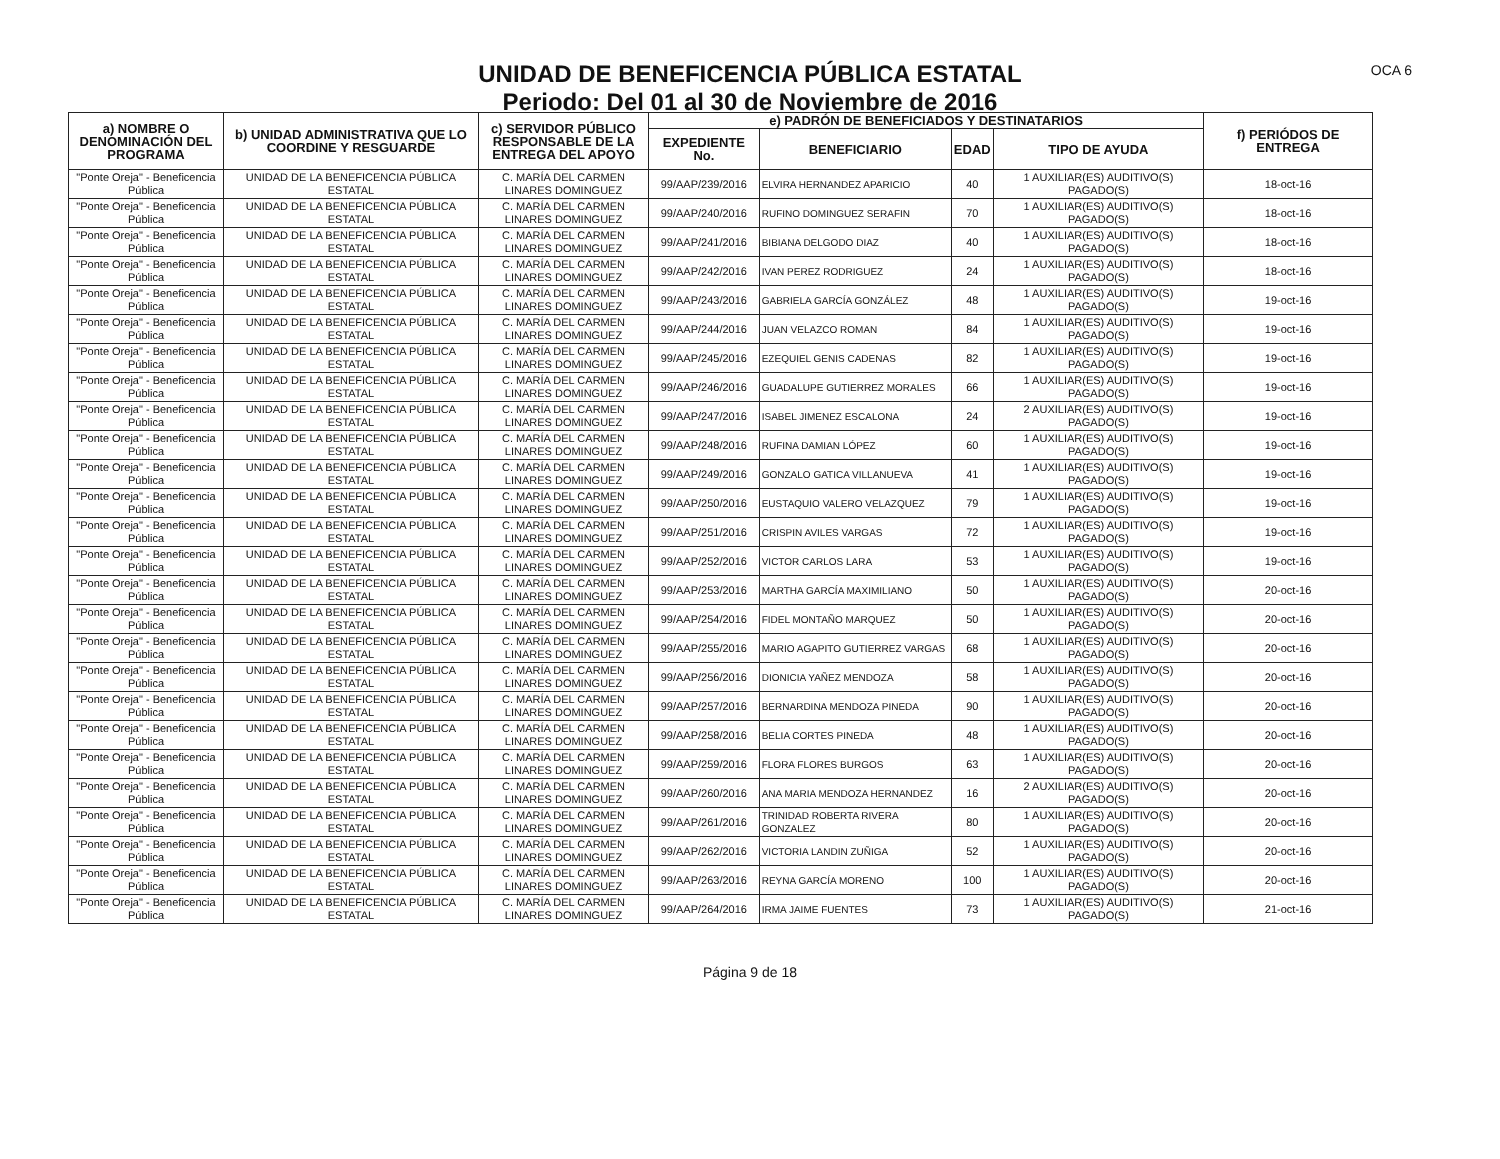UNIDAD DE BENEFICENCIA PÚBLICA ESTATAL
Periodo: Del 01 al 30 de Noviembre de 2016
OCA 6
| a) NOMBRE O DENOMINACIÓN DEL PROGRAMA | b) UNIDAD ADMINISTRATIVA QUE LO COORDINE Y RESGUARDE | c) SERVIDOR PÚBLICO RESPONSABLE DE LA ENTREGA DEL APOYO | e) PADRÓN DE BENEFICIADOS Y DESTINATARIOS | | | | f) PERIÓDOS DE ENTREGA |
| --- | --- | --- | --- | --- | --- | --- | --- |
| | | | EXPEDIENTE No. | BENEFICIARIO | EDAD | TIPO DE AYUDA | |
| "Ponte Oreja" - Beneficencia Pública | UNIDAD DE LA BENEFICENCIA PÚBLICA ESTATAL | C. MARÍA DEL CARMEN LINARES DOMINGUEZ | 99/AAP/239/2016 | ELVIRA HERNANDEZ APARICIO | 40 | 1 AUXILIAR(ES) AUDITIVO(S) PAGADO(S) | 18-oct-16 |
| "Ponte Oreja" - Beneficencia Pública | UNIDAD DE LA BENEFICENCIA PÚBLICA ESTATAL | C. MARÍA DEL CARMEN LINARES DOMINGUEZ | 99/AAP/240/2016 | RUFINO DOMINGUEZ SERAFIN | 70 | 1 AUXILIAR(ES) AUDITIVO(S) PAGADO(S) | 18-oct-16 |
| "Ponte Oreja" - Beneficencia Pública | UNIDAD DE LA BENEFICENCIA PÚBLICA ESTATAL | C. MARÍA DEL CARMEN LINARES DOMINGUEZ | 99/AAP/241/2016 | BIBIANA DELGODO DIAZ | 40 | 1 AUXILIAR(ES) AUDITIVO(S) PAGADO(S) | 18-oct-16 |
| "Ponte Oreja" - Beneficencia Pública | UNIDAD DE LA BENEFICENCIA PÚBLICA ESTATAL | C. MARÍA DEL CARMEN LINARES DOMINGUEZ | 99/AAP/242/2016 | IVAN PEREZ RODRIGUEZ | 24 | 1 AUXILIAR(ES) AUDITIVO(S) PAGADO(S) | 18-oct-16 |
| "Ponte Oreja" - Beneficencia Pública | UNIDAD DE LA BENEFICENCIA PÚBLICA ESTATAL | C. MARÍA DEL CARMEN LINARES DOMINGUEZ | 99/AAP/243/2016 | GABRIELA GARCÍA GONZÁLEZ | 48 | 1 AUXILIAR(ES) AUDITIVO(S) PAGADO(S) | 19-oct-16 |
| "Ponte Oreja" - Beneficencia Pública | UNIDAD DE LA BENEFICENCIA PÚBLICA ESTATAL | C. MARÍA DEL CARMEN LINARES DOMINGUEZ | 99/AAP/244/2016 | JUAN VELAZCO ROMAN | 84 | 1 AUXILIAR(ES) AUDITIVO(S) PAGADO(S) | 19-oct-16 |
| "Ponte Oreja" - Beneficencia Pública | UNIDAD DE LA BENEFICENCIA PÚBLICA ESTATAL | C. MARÍA DEL CARMEN LINARES DOMINGUEZ | 99/AAP/245/2016 | EZEQUIEL GENIS CADENAS | 82 | 1 AUXILIAR(ES) AUDITIVO(S) PAGADO(S) | 19-oct-16 |
| "Ponte Oreja" - Beneficencia Pública | UNIDAD DE LA BENEFICENCIA PÚBLICA ESTATAL | C. MARÍA DEL CARMEN LINARES DOMINGUEZ | 99/AAP/246/2016 | GUADALUPE GUTIERREZ MORALES | 66 | 1 AUXILIAR(ES) AUDITIVO(S) PAGADO(S) | 19-oct-16 |
| "Ponte Oreja" - Beneficencia Pública | UNIDAD DE LA BENEFICENCIA PÚBLICA ESTATAL | C. MARÍA DEL CARMEN LINARES DOMINGUEZ | 99/AAP/247/2016 | ISABEL JIMENEZ ESCALONA | 24 | 2 AUXILIAR(ES) AUDITIVO(S) PAGADO(S) | 19-oct-16 |
| "Ponte Oreja" - Beneficencia Pública | UNIDAD DE LA BENEFICENCIA PÚBLICA ESTATAL | C. MARÍA DEL CARMEN LINARES DOMINGUEZ | 99/AAP/248/2016 | RUFINA DAMIAN LÓPEZ | 60 | 1 AUXILIAR(ES) AUDITIVO(S) PAGADO(S) | 19-oct-16 |
| "Ponte Oreja" - Beneficencia Pública | UNIDAD DE LA BENEFICENCIA PÚBLICA ESTATAL | C. MARÍA DEL CARMEN LINARES DOMINGUEZ | 99/AAP/249/2016 | GONZALO GATICA VILLANUEVA | 41 | 1 AUXILIAR(ES) AUDITIVO(S) PAGADO(S) | 19-oct-16 |
| "Ponte Oreja" - Beneficencia Pública | UNIDAD DE LA BENEFICENCIA PÚBLICA ESTATAL | C. MARÍA DEL CARMEN LINARES DOMINGUEZ | 99/AAP/250/2016 | EUSTAQUIO VALERO VELAZQUEZ | 79 | 1 AUXILIAR(ES) AUDITIVO(S) PAGADO(S) | 19-oct-16 |
| "Ponte Oreja" - Beneficencia Pública | UNIDAD DE LA BENEFICENCIA PÚBLICA ESTATAL | C. MARÍA DEL CARMEN LINARES DOMINGUEZ | 99/AAP/251/2016 | CRISPIN AVILES VARGAS | 72 | 1 AUXILIAR(ES) AUDITIVO(S) PAGADO(S) | 19-oct-16 |
| "Ponte Oreja" - Beneficencia Pública | UNIDAD DE LA BENEFICENCIA PÚBLICA ESTATAL | C. MARÍA DEL CARMEN LINARES DOMINGUEZ | 99/AAP/252/2016 | VICTOR CARLOS LARA | 53 | 1 AUXILIAR(ES) AUDITIVO(S) PAGADO(S) | 19-oct-16 |
| "Ponte Oreja" - Beneficencia Pública | UNIDAD DE LA BENEFICENCIA PÚBLICA ESTATAL | C. MARÍA DEL CARMEN LINARES DOMINGUEZ | 99/AAP/253/2016 | MARTHA GARCÍA MAXIMILIANO | 50 | 1 AUXILIAR(ES) AUDITIVO(S) PAGADO(S) | 20-oct-16 |
| "Ponte Oreja" - Beneficencia Pública | UNIDAD DE LA BENEFICENCIA PÚBLICA ESTATAL | C. MARÍA DEL CARMEN LINARES DOMINGUEZ | 99/AAP/254/2016 | FIDEL MONTAÑO MARQUEZ | 50 | 1 AUXILIAR(ES) AUDITIVO(S) PAGADO(S) | 20-oct-16 |
| "Ponte Oreja" - Beneficencia Pública | UNIDAD DE LA BENEFICENCIA PÚBLICA ESTATAL | C. MARÍA DEL CARMEN LINARES DOMINGUEZ | 99/AAP/255/2016 | MARIO AGAPITO GUTIERREZ VARGAS | 68 | 1 AUXILIAR(ES) AUDITIVO(S) PAGADO(S) | 20-oct-16 |
| "Ponte Oreja" - Beneficencia Pública | UNIDAD DE LA BENEFICENCIA PÚBLICA ESTATAL | C. MARÍA DEL CARMEN LINARES DOMINGUEZ | 99/AAP/256/2016 | DIONICIA YAÑEZ MENDOZA | 58 | 1 AUXILIAR(ES) AUDITIVO(S) PAGADO(S) | 20-oct-16 |
| "Ponte Oreja" - Beneficencia Pública | UNIDAD DE LA BENEFICENCIA PÚBLICA ESTATAL | C. MARÍA DEL CARMEN LINARES DOMINGUEZ | 99/AAP/257/2016 | BERNARDINA MENDOZA PINEDA | 90 | 1 AUXILIAR(ES) AUDITIVO(S) PAGADO(S) | 20-oct-16 |
| "Ponte Oreja" - Beneficencia Pública | UNIDAD DE LA BENEFICENCIA PÚBLICA ESTATAL | C. MARÍA DEL CARMEN LINARES DOMINGUEZ | 99/AAP/258/2016 | BELIA CORTES PINEDA | 48 | 1 AUXILIAR(ES) AUDITIVO(S) PAGADO(S) | 20-oct-16 |
| "Ponte Oreja" - Beneficencia Pública | UNIDAD DE LA BENEFICENCIA PÚBLICA ESTATAL | C. MARÍA DEL CARMEN LINARES DOMINGUEZ | 99/AAP/259/2016 | FLORA FLORES BURGOS | 63 | 1 AUXILIAR(ES) AUDITIVO(S) PAGADO(S) | 20-oct-16 |
| "Ponte Oreja" - Beneficencia Pública | UNIDAD DE LA BENEFICENCIA PÚBLICA ESTATAL | C. MARÍA DEL CARMEN LINARES DOMINGUEZ | 99/AAP/260/2016 | ANA MARIA MENDOZA HERNANDEZ | 16 | 2 AUXILIAR(ES) AUDITIVO(S) PAGADO(S) | 20-oct-16 |
| "Ponte Oreja" - Beneficencia Pública | UNIDAD DE LA BENEFICENCIA PÚBLICA ESTATAL | C. MARÍA DEL CARMEN LINARES DOMINGUEZ | 99/AAP/261/2016 | TRINIDAD ROBERTA RIVERA GONZALEZ | 80 | 1 AUXILIAR(ES) AUDITIVO(S) PAGADO(S) | 20-oct-16 |
| "Ponte Oreja" - Beneficencia Pública | UNIDAD DE LA BENEFICENCIA PÚBLICA ESTATAL | C. MARÍA DEL CARMEN LINARES DOMINGUEZ | 99/AAP/262/2016 | VICTORIA LANDIN ZUÑIGA | 52 | 1 AUXILIAR(ES) AUDITIVO(S) PAGADO(S) | 20-oct-16 |
| "Ponte Oreja" - Beneficencia Pública | UNIDAD DE LA BENEFICENCIA PÚBLICA ESTATAL | C. MARÍA DEL CARMEN LINARES DOMINGUEZ | 99/AAP/263/2016 | REYNA GARCÍA MORENO | 100 | 1 AUXILIAR(ES) AUDITIVO(S) PAGADO(S) | 20-oct-16 |
| "Ponte Oreja" - Beneficencia Pública | UNIDAD DE LA BENEFICENCIA PÚBLICA ESTATAL | C. MARÍA DEL CARMEN LINARES DOMINGUEZ | 99/AAP/264/2016 | IRMA JAIME FUENTES | 73 | 1 AUXILIAR(ES) AUDITIVO(S) PAGADO(S) | 21-oct-16 |
Página 9 de 18